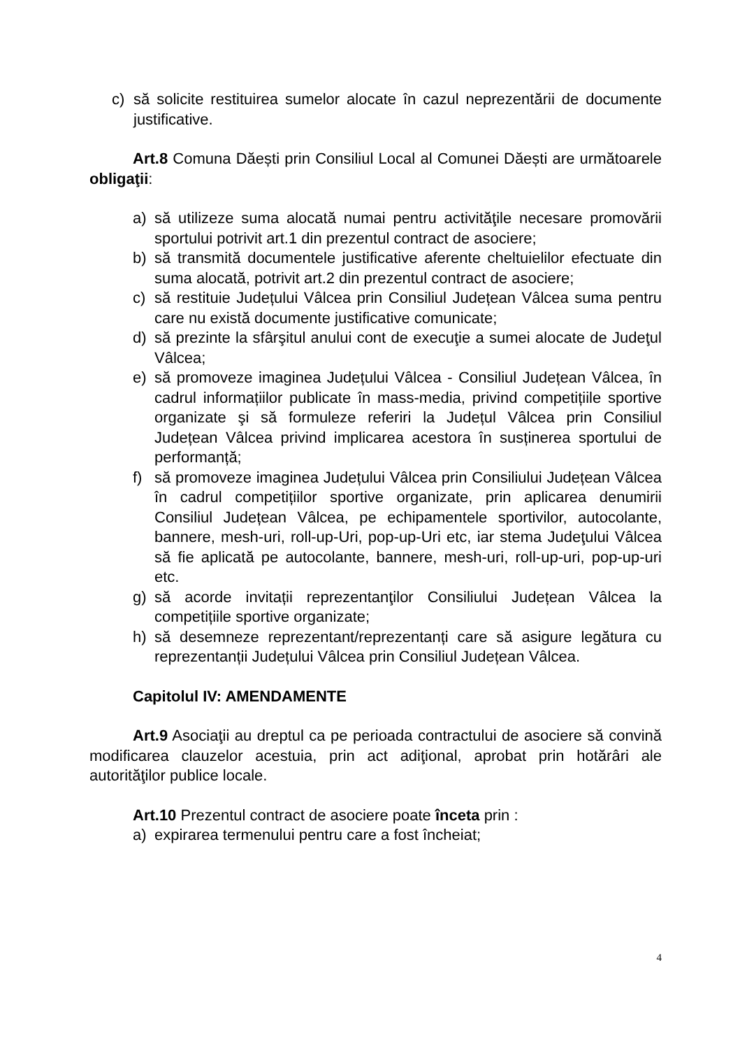c) să solicite restituirea sumelor alocate în cazul neprezentării de documente justificative.
Art.8 Comuna Dăești prin Consiliul Local al Comunei Dăești are următoarele obligaţii:
a) să utilizeze suma alocată numai pentru activităţile necesare promovării sportului potrivit art.1 din prezentul contract de asociere;
b) să transmită documentele justificative aferente cheltuielilor efectuate din suma alocată, potrivit art.2 din prezentul contract de asociere;
c) să restituie Județului Vâlcea prin Consiliul Județean Vâlcea suma pentru care nu există documente justificative comunicate;
d) să prezinte la sfârşitul anului cont de execuţie a sumei alocate de Judeţul Vâlcea;
e) să promoveze imaginea Județului Vâlcea - Consiliul Județean Vâlcea, în cadrul informațiilor publicate în mass-media, privind competițiile sportive organizate şi să formuleze referiri la Județul Vâlcea prin Consiliul Județean Vâlcea privind implicarea acestora în susținerea sportului de performanță;
f) să promoveze imaginea Județului Vâlcea prin Consiliului Județean Vâlcea în cadrul competițiilor sportive organizate, prin aplicarea denumirii Consiliul Județean Vâlcea, pe echipamentele sportivilor, autocolante, bannere, mesh-uri, roll-up-Uri, pop-up-Uri etc, iar stema Judeţului Vâlcea să fie aplicată pe autocolante, bannere, mesh-uri, roll-up-uri, pop-up-uri etc.
g) să acorde invitații reprezentanţilor Consiliului Județean Vâlcea la competițiile sportive organizate;
h) să desemneze reprezentant/reprezentanți care să asigure legătura cu reprezentanții Județului Vâlcea prin Consiliul Județean Vâlcea.
Capitolul IV: AMENDAMENTE
Art.9 Asociaţii au dreptul ca pe perioada contractului de asociere să convină modificarea clauzelor acestuia, prin act adiţional, aprobat prin hotărâri ale autorităţilor publice locale.
Art.10 Prezentul contract de asociere poate înceta prin :
a) expirarea termenului pentru care a fost încheiat;
4